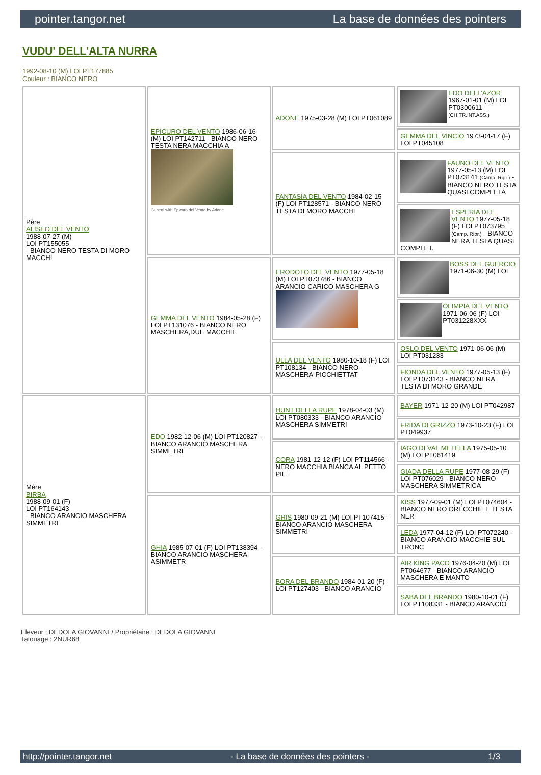pointer.tangor.net La base de données des pointers
VUDU' DELL'ALTA NURRA
1992-08-10 (M) LOI PT177885
Couleur : BIANCO NERO
| Père ALISEO DEL VENTO 1988-07-27 (M) LOI PT155055 - BIANCO NERO TESTA DI MORO MACCHI | EPICURO DEL VENTO 1986-06-16 (M) LOI PT142711 - BIANCO NERO TESTA NERA MACCHIA A Guberti with Epicuro del Vento by Adone | ADONE 1975-03-28 (M) LOI PT061089 | EDO DELL'AZOR 1967-01-01 (M) LOI PT0300611 (CH.TR.INT.ASS.) |
| | | | GEMMA DEL VINCIO 1973-04-17 (F) LOI PT045108 |
| | | FANTASIA DEL VENTO 1984-02-15 (F) LOI PT128571 - BIANCO NERO TESTA DI MORO MACCHI | FAUNO DEL VENTO 1977-05-13 (M) LOI PT073141 (Camp. Ripr.) - BIANCO NERO TESTA QUASI COMPLETA |
| | | | ESPERIA DEL VENTO 1977-05-18 (F) LOI PT073795 (Camp. Ripr.) - BIANCO NERA TESTA QUASI COMPLET. |
| | GEMMA DEL VENTO 1984-05-28 (F) LOI PT131076 - BIANCO NERO MASCHERA,DUE MACCHIE | ERODOTO DEL VENTO 1977-05-18 (M) LOI PT073786 - BIANCO ARANCIO CARICO MASCHERA G | BOSS DEL GUERCIO 1971-06-30 (M) LOI |
| | | | OLIMPIA DEL VENTO 1971-06-06 (F) LOI PT031228XXX |
| | | ULLA DEL VENTO 1980-10-18 (F) LOI PT108134 - BIANCO NERO-MASCHERA-PICCHIETTAT | OSLO DEL VENTO 1971-06-06 (M) LOI PT031233 |
| | | | FIONDA DEL VENTO 1977-05-13 (F) LOI PT073143 - BIANCO NERA TESTA DI MORO GRANDE |
| Mère BIRBA 1988-09-01 (F) LOI PT164143 - BIANCO ARANCIO MASCHERA SIMMETRI | EDO 1982-12-06 (M) LOI PT120827 - BIANCO ARANCIO MASCHERA SIMMETRI | HUNT DELLA RUPE 1978-04-03 (M) LOI PT080333 - BIANCO ARANCIO MASCHERA SIMMETRI | BAYER 1971-12-20 (M) LOI PT042987 |
| | | | FRIDA DI GRIZZO 1973-10-23 (F) LOI PT049937 |
| | | CORA 1981-12-12 (F) LOI PT114566 - NERO MACCHIA BIANCA AL PETTO PIE | IAGO DI VAL METELLA 1975-05-10 (M) LOI PT061419 |
| | | | GIADA DELLA RUPE 1977-08-29 (F) LOI PT076029 - BIANCO NERO MASCHERA SIMMETRICA |
| | GHIA 1985-07-01 (F) LOI PT138394 - BIANCO ARANCIO MASCHERA ASIMMETR | GRIS 1980-09-21 (M) LOI PT107415 - BIANCO ARANCIO MASCHERA SIMMETRI | KISS 1977-09-01 (M) LOI PT074604 - BIANCO NERO ORECCHIE E TESTA NER |
| | | | LEDA 1977-04-12 (F) LOI PT072240 - BIANCO ARANCIO-MACCHIE SUL TRONC |
| | | BORA DEL BRANDO 1984-01-20 (F) LOI PT127403 - BIANCO ARANCIO | AIR KING PACO 1976-04-20 (M) LOI PT064677 - BIANCO ARANCIO MASCHERA E MANTO |
| | | | SABA DEL BRANDO 1980-10-01 (F) LOI PT108331 - BIANCO ARANCIO |
Eleveur : DEDOLA GIOVANNI / Propriétaire : DEDOLA GIOVANNI
Tatouage : 2NUR68
http://pointer.tangor.net - La base de données des pointers - 1/3